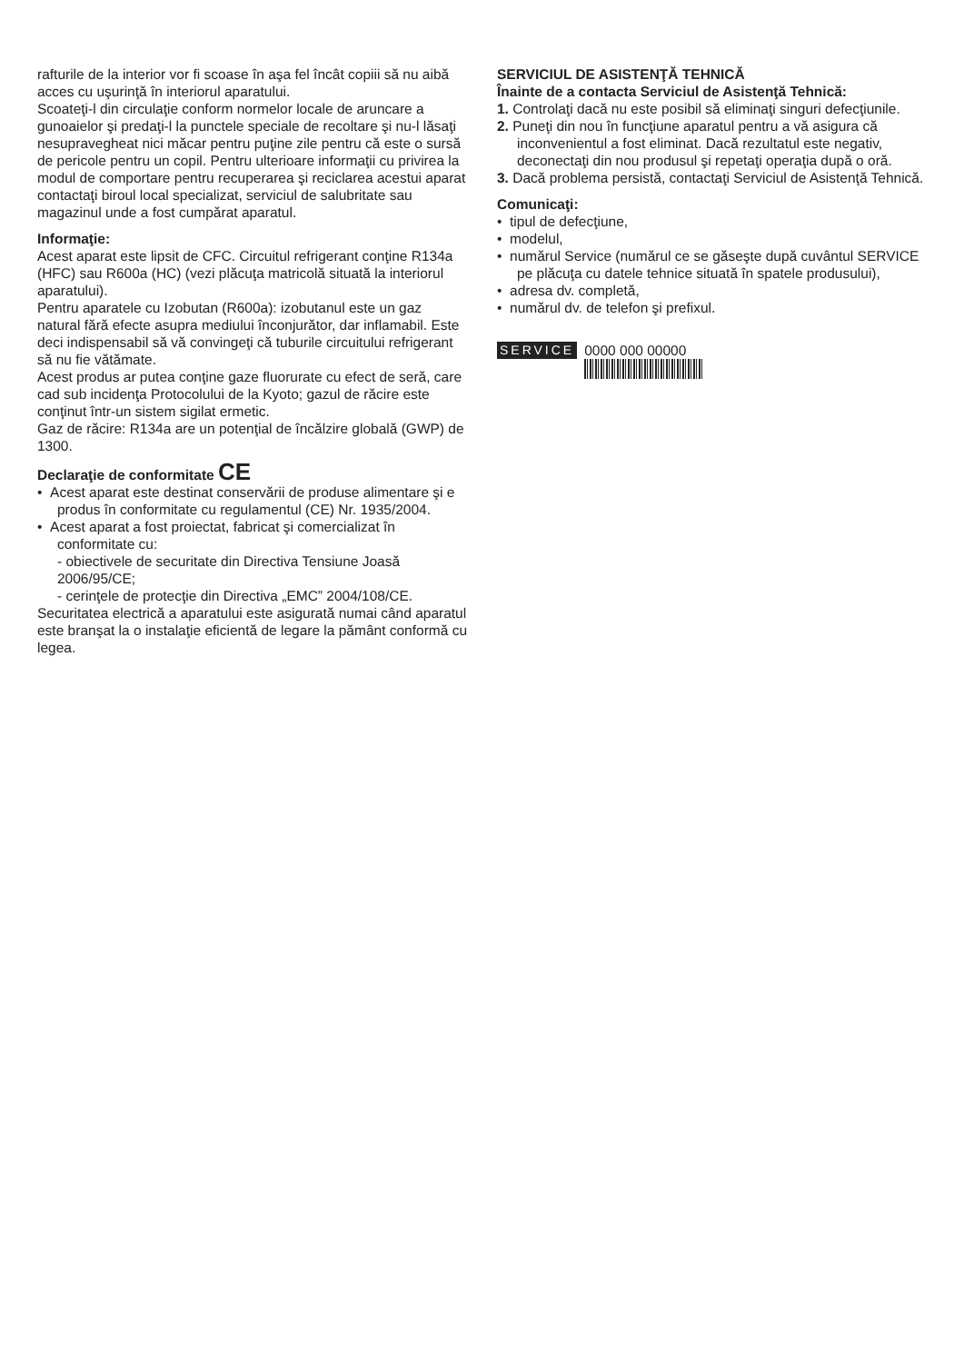rafturile de la interior vor fi scoase în aşa fel încât copiii să nu aibă acces cu uşurinţă în interiorul aparatului.
Scoateţi-l din circulaţie conform normelor locale de aruncare a gunoaielor şi predaţi-l la punctele speciale de recoltare şi nu-l lăsaţi nesupravegheat nici măcar pentru puţine zile pentru că este o sursă de pericole pentru un copil. Pentru ulterioare informaţii cu privirea la modul de comportare pentru recuperarea şi reciclarea acestui aparat contactaţi biroul local specializat, serviciul de salubritate sau magazinul unde a fost cumpărat aparatul.
Informaţie:
Acest aparat este lipsit de CFC. Circuitul refrigerant conţine R134a (HFC) sau R600a (HC) (vezi plăcuţa matricolă situată la interiorul aparatului).
Pentru aparatele cu Izobutan (R600a): izobutanul este un gaz natural fără efecte asupra mediului înconjurător, dar inflamabil. Este deci indispensabil să vă convingeţi că tuburile circuitului refrigerant să nu fie vătămate.
Acest produs ar putea conţine gaze fluorurate cu efect de seră, care cad sub incidenţa Protocolului de la Kyoto; gazul de răcire este conţinut într-un sistem sigilat ermetic.
Gaz de răcire: R134a are un potenţial de încălzire globală (GWP) de 1300.
Declaraţie de conformitate CE
• Acest aparat este destinat conservării de produse alimentare şi e produs în conformitate cu regulamentul (CE) Nr. 1935/2004.
• Acest aparat a fost proiectat, fabricat şi comercializat în conformitate cu:
- obiectivele de securitate din Directiva Tensiune Joasă 2006/95/CE;
- cerinţele de protecţie din Directiva „EMC” 2004/108/CE.
Securitatea electrică a aparatului este asigurată numai când aparatul este branşat la o instalaţie eficientă de legare la pământ conformă cu legea.
SERVICIUL DE ASISTENŢĂ TEHNICĂ
Înainte de a contacta Serviciul de Asistenţă Tehnică:
1. Controlaţi dacă nu este posibil să eliminaţi singuri defecţiunile.
2. Puneţi din nou în funcţiune aparatul pentru a vă asigura că inconvenientul a fost eliminat. Dacă rezultatul este negativ, deconectaţi din nou produsul şi repetaţi operaţia după o oră.
3. Dacă problema persistă, contactaţi Serviciul de Asistenţă Tehnică.
Comunicaţi:
• tipul de defecţiune,
• modelul,
• numărul Service (numărul ce se găseşte după cuvântul SERVICE pe plăcuţa cu datele tehnice situată în spatele produsului),
• adresa dv. completă,
• numărul dv. de telefon şi prefixul.
SERVICE 0000 000 00000